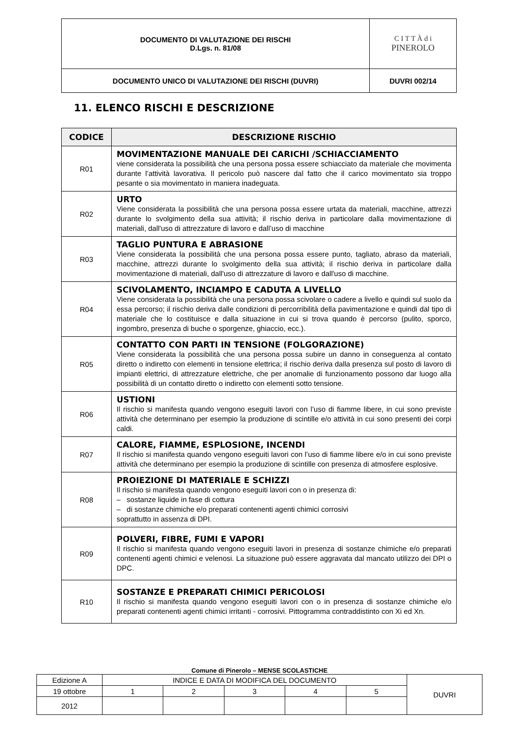| DOCUMENTO DI VALUTAZIONE DEI RISCHI D.Lgs. n. 81/08 | C I T T À d i PINEROLO |
| DOCUMENTO UNICO DI VALUTAZIONE DEI RISCHI (DUVRI) | DUVRI 002/14 |
11. ELENCO RISCHI E DESCRIZIONE
| CODICE | DESCRIZIONE RISCHIO |
| --- | --- |
| R01 | MOVIMENTAZIONE MANUALE DEI CARICHI /SCHIACCIAMENTO viene considerata la possibilità che una persona possa essere schiacciato da materiale che movimenta durante l’attività lavorativa. Il pericolo può nascere dal fatto che il carico movimentato sia troppo pesante o sia movimentato in maniera inadeguata. |
| R02 | URTO Viene considerata la possibilità che una persona possa essere urtata da materiali, macchine, attrezzi durante lo svolgimento della sua attività; il rischio deriva in particolare dalla movimentazione di materiali, dall'uso di attrezzature di lavoro e dall’uso di macchine |
| R03 | TAGLIO PUNTURA E ABRASIONE Viene considerata la possibilità che una persona possa essere punto, tagliato, abraso da materiali, macchine, attrezzi durante lo svolgimento della sua attività; il rischio deriva in particolare dalla movimentazione di materiali, dall'uso di attrezzature di lavoro e dall'uso di macchine. |
| R04 | SCIVOLAMENTO, INCIAMPO E CADUTA A LIVELLO Viene considerata la possibilità che una persona possa scivolare o cadere a livello e quindi sul suolo da essa percorso; il rischio deriva dalle condizioni di percorribilità della pavimentazione e quindi dal tipo di materiale che lo costituisce e dalla situazione in cui si trova quando è percorso (pulito, sporco, ingombro, presenza di buche o sporgenze, ghiaccio, ecc.). |
| R05 | CONTATTO CON PARTI IN TENSIONE (FOLGORAZIONE) Viene considerata la possibilità che una persona possa subire un danno in conseguenza al contato diretto o indiretto con elementi in tensione elettrica; il rischio deriva dalla presenza sul posto di lavoro di impianti elettrici, di attrezzature elettriche, che per anomalie di funzionamento possono dar luogo alla possibilità di un contatto diretto o indiretto con elementi sotto tensione. |
| R06 | USTIONI Il rischio si manifesta quando vengono eseguiti lavori con l’uso di fiamme libere, in cui sono previste attività che determinano per esempio la produzione di scintille e/o attività in cui sono presenti dei corpi caldi. |
| R07 | CALORE, FIAMME, ESPLOSIONE, INCENDI Il rischio si manifesta quando vengono eseguiti lavori con l’uso di fiamme libere e/o in cui sono previste attività che determinano per esempio la produzione di scintille con presenza di atmosfere esplosive. |
| R08 | PROIEZIONE DI MATERIALE E SCHIZZI Il rischio si manifesta quando vengono eseguiti lavori con o in presenza di: – sostanze liquide in fase di cottura – di sostanze chimiche e/o preparati contenenti agenti chimici corrosivi soprattutto in assenza di DPI. |
| R09 | POLVERI, FIBRE, FUMI E VAPORI Il rischio si manifesta quando vengono eseguiti lavori in presenza di sostanze chimiche e/o preparati contenenti agenti chimici e velenosi. La situazione può essere aggravata dal mancato utilizzo dei DPI o DPC. |
| R10 | SOSTANZE E PREPARATI CHIMICI PERICOLOSI Il rischio si manifesta quando vengono eseguiti lavori con o in presenza di sostanze chimiche e/o preparati contenenti agenti chimici irritanti - corrosivi. Pittogramma contraddistinto con Xi ed Xn. |
Comune di Pinerolo – MENSE SCOLASTICHE
| Edizione A | INDICE E DATA DI MODIFICA DEL DOCUMENTO | | | | | DUVRI |
| 19 ottobre | 1 | 2 | 3 | 4 | 5 | |
| 2012 | | | | | | |